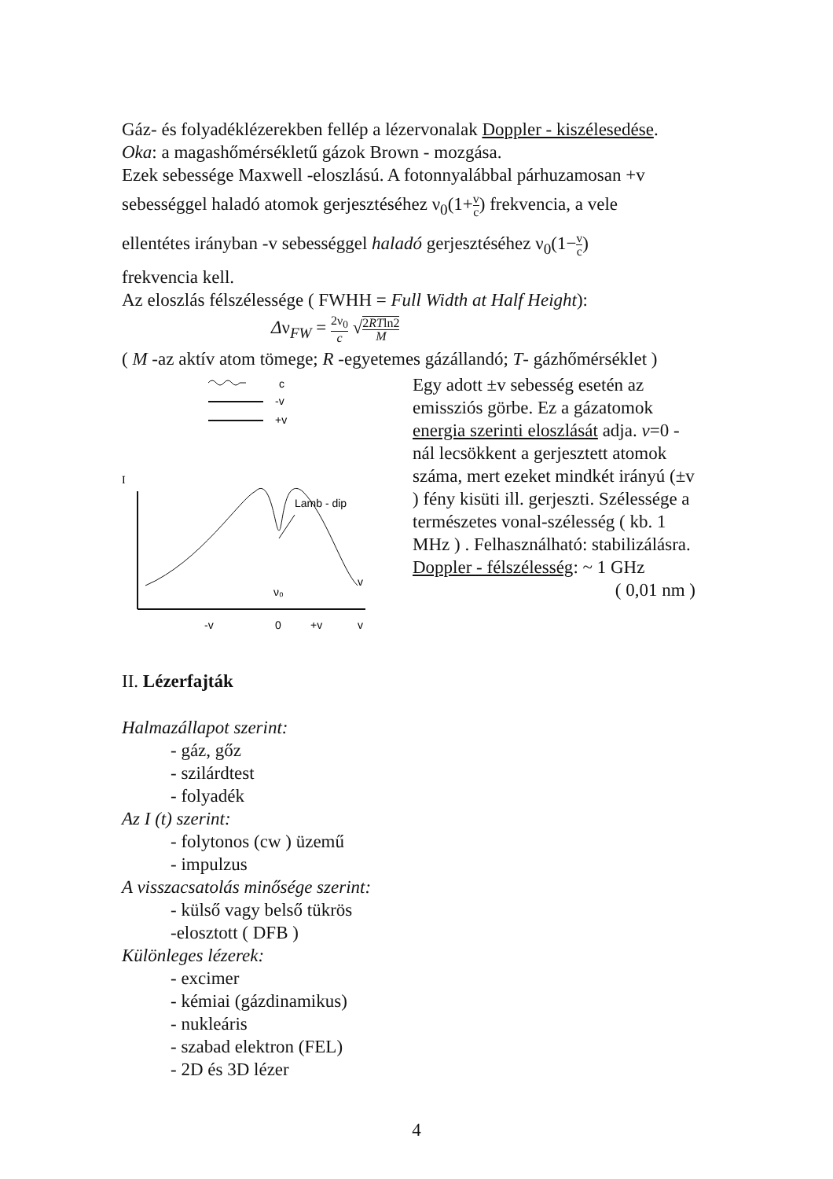Gáz- és folyadéklézerekben fellép a lézervonalak Doppler - kiszélesedése.
Oka: a magashőmérsékletű gázok Brown - mozgása.
Ezek sebessége Maxwell -eloszlású. A fotonnyalábbal párhuzamosan +v
sebességgel haladó atomok gerjesztéséhez ν<sub>0</sub>(1+v c) frekvencia, a vele
ellentétes irányban -v sebességgel haladó gerjesztéséhez ν<sub>0</sub>(1−v c)
frekvencia kell.
Az eloszlás félszélessége ( FWHH = Full Width at Half Height):
Δν<sub>FW</sub> = 2ν<sub>0</sub> c √2RTln2 M
( M -az aktív atom tömege; R -egyetemes gázállandó; T- gázhőmérséklet )
c
-v
+v
I
Lamb - dip
v
ν₀
-v
0
+v
v
Egy adott ±v sebesség esetén az emissziós görbe. Ez a gázatomok energia szerinti eloszlását adja. v=0 -nál lecsökkent a gerjesztett atomok száma, mert ezeket mindkét irányú (±v ) fény kisüti ill. gerjeszti. Szélessége a természetes vonal-szélesség ( kb. 1 MHz ) . Felhasználható: stabilizálásra. Doppler - félszélesség: ~ 1 GHz
( 0,01 nm )
II. Lézerfajták
Halmazállapot szerint:
- gáz, gőz
- szilárdtest
- folyadék
Az I (t) szerint:
- folytonos (cw ) üzemű
- impulzus
A visszacsatolás minősége szerint:
- külső vagy belső tükrös
-elosztott ( DFB )
Különleges lézerek:
- excimer
- kémiai (gázdinamikus)
- nukleáris
- szabad elektron (FEL)
- 2D és 3D lézer
4